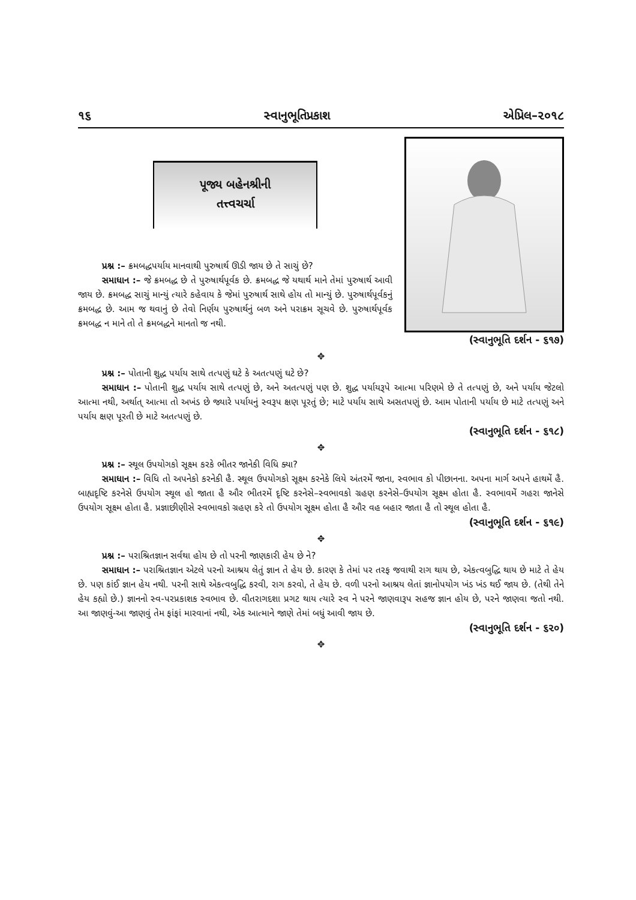૧૬ સ્વાનુભૂતિપ્રકાશ એપ્રિલ–૨૦૧૮
પૂજ્ય બહેનશ્રીની
તત્ત્વચર્ચા
પ્રશ્ન :– ક્રમબદ્ધપર્યાય માનવાથી પુરુષાર્થ ઊડી જાય છે તે સાચું છે?
સમાધાન :– જે ક્રમબદ્ધ છે તે પુરુષાર્થપૂર્વક છે. ક્રમબદ્ધ જે યથાર્થ માને તેમાં પુરુષાર્થ આવી જાય છે. ક્રમબદ્ધ સાચું માન્યું ત્યારે કહેવાય કે જેમાં પુરુષાર્થ સાથે હોય તો માન્યું છે. પુરુષાર્થપૂર્વકનું ક્રમબદ્ધ છે. આમ જ થવાનું છે તેવો નિર્ણય પુરુષાર્થનું બળ અને પરાક્રમ સૂચવે છે. પુરુષાર્થપૂર્વક ક્રમબદ્ધ ન માને તો તે ક્રમબદ્ધને માનતો જ નથી.
(સ્વાનુભૂતિ દર્શન - ૬૧૭)
✥
પ્રશ્ન :– પોતાની શુદ્ધ પર્યાય સાથે તત્પણું ઘટે કે અતત્પણું ઘટે છે?
સમાધાન :– પોતાની શુદ્ધ પર્યાય સાથે તત્પણું છે, અને અતત્પણું પણ છે. શુદ્ધ પર્યાયરૂપે આત્મા પરિણમે છે તે તત્પણું છે, અને પર્યાય જેટલો આત્મા નથી, અર્થાત્ આત્મા તો અખંડ છે જ્યારે પર્યાયનું સ્વરૂપ ક્ષણ પૂરતું છે; માટે પર્યાય સાથે અસતપણું છે. આમ પોતાની પર્યાય છે માટે તત્પણું અને પર્યાય ક્ષણ પૂરતી છે માટે અતત્પણું છે.
(સ્વાનુભૂતિ દર્શન - ૬૧૮)
✥
પ્રશ્ન :– સ્થૂલ ઉપયોગકો સૂક્ષ્મ કરકે ભીતર જાનેકી વિધિ ક્યા?
સમાધાન :– વિધિ તો અપનેકો કરનેકી હૈ. સ્થૂલ ઉપયોગકો સૂક્ષ્મ કરનેકે લિયે અંતરમેં જાના, સ્વભાવ કો પીછાનના. અપના માર્ગ અપને હાથમેં હૈ. બાહ્યદૃષ્ટિ કરનેસે ઉપયોગ સ્થૂલ હો જાતા હૈ ઔર ભીતરમેં દૃષ્ટિ કરનેસે–સ્વભાવકો ગ્રહણ કરનેસે–ઉપયોગ સૂક્ષ્મ હોતા હૈ. સ્વભાવમેં ગહરા જાનેસે ઉપયોગ સૂક્ષ્મ હોતા હૈ. પ્રજ્ઞાછીણીસે સ્વભાવકો ગ્રહણ કરે તો ઉપયોગ સૂક્ષ્મ હોતા હૈ ઔર વહ બહાર જાતા હૈ તો સ્થૂલ હોતા હૈ.
(સ્વાનુભૂતિ દર્શન - ૬૧૯)
✥
પ્રશ્ન :– પરાશ્રિતજ્ઞાન સર્વથા હોય છે તો પરની જાણકારી હેય છે ને?
સમાધાન :– પરાશ્રિતજ્ઞાન એટલે પરનો આશ્રય લેતું જ્ઞાન તે હેય છે. કારણ કે તેમાં પર તરફ જવાથી રાગ થાય છે, એકત્વબુદ્ધિ થાય છે માટે તે હેય છે. પણ કાંઈ જ્ઞાન હેય નથી. પરની સાથે એકત્વબુદ્ધિ કરવી, રાગ કરવો, તે હેય છે. વળી પરનો આશ્રય લેતાં જ્ઞાનોપયોગ ખંડ ખંડ થઈ જાય છે. (તેથી તેને હેય કહ્યો છે.) જ્ઞાનનો સ્વ-પરપ્રકાશક સ્વભાવ છે. વીતરાગદશા પ્રગટ થાય ત્યારે સ્વ ને પરને જાણવારૂપ સહજ જ્ઞાન હોય છે, પરને જાણવા જતો નથી. આ જાણવું-આ જાણવું તેમ ફાંફાં મારવાનાં નથી, એક આત્માને જાણે તેમાં બધું આવી જાય છે.
(સ્વાનુભૂતિ દર્શન - ૬૨૦)
✥